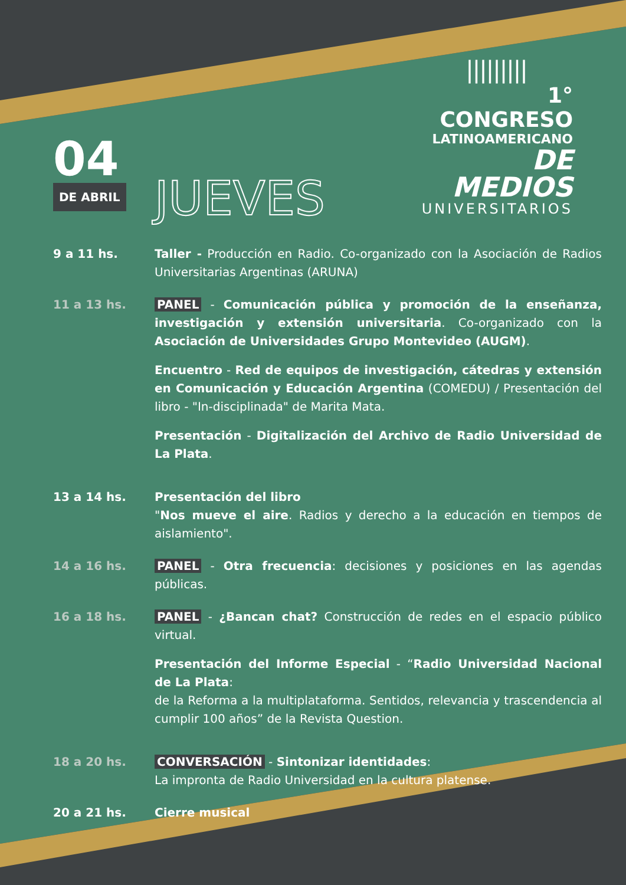|||||||||
1° CONGRESO
LATINOAMERICANO
DE MEDIOS
UNIVERSITARIOS
04
DE ABRIL
JUEVES
9 a 11 hs. Taller - Producción en Radio. Co-organizado con la Asociación de Radios Universitarias Argentinas (ARUNA)
11 a 13 hs. PANEL - Comunicación pública y promoción de la enseñanza, investigación y extensión universitaria. Co-organizado con la Asociación de Universidades Grupo Montevideo (AUGM).
Encuentro - Red de equipos de investigación, cátedras y extensión en Comunicación y Educación Argentina (COMEDU) / Presentación del libro - "In-disciplinada" de Marita Mata.
Presentación - Digitalización del Archivo de Radio Universidad de La Plata.
13 a 14 hs. Presentación del libro
"Nos mueve el aire. Radios y derecho a la educación en tiempos de aislamiento".
14 a 16 hs. PANEL - Otra frecuencia: decisiones y posiciones en las agendas públicas.
16 a 18 hs. PANEL - ¿Bancan chat? Construcción de redes en el espacio público virtual.
Presentación del Informe Especial - “Radio Universidad Nacional de La Plata:
de la Reforma a la multiplataforma. Sentidos, relevancia y trascendencia al cumplir 100 años” de la Revista Question.
18 a 20 hs. CONVERSACIÓN - Sintonizar identidades:
La impronta de Radio Universidad en la cultura platense.
20 a 21 hs. Cierre musical